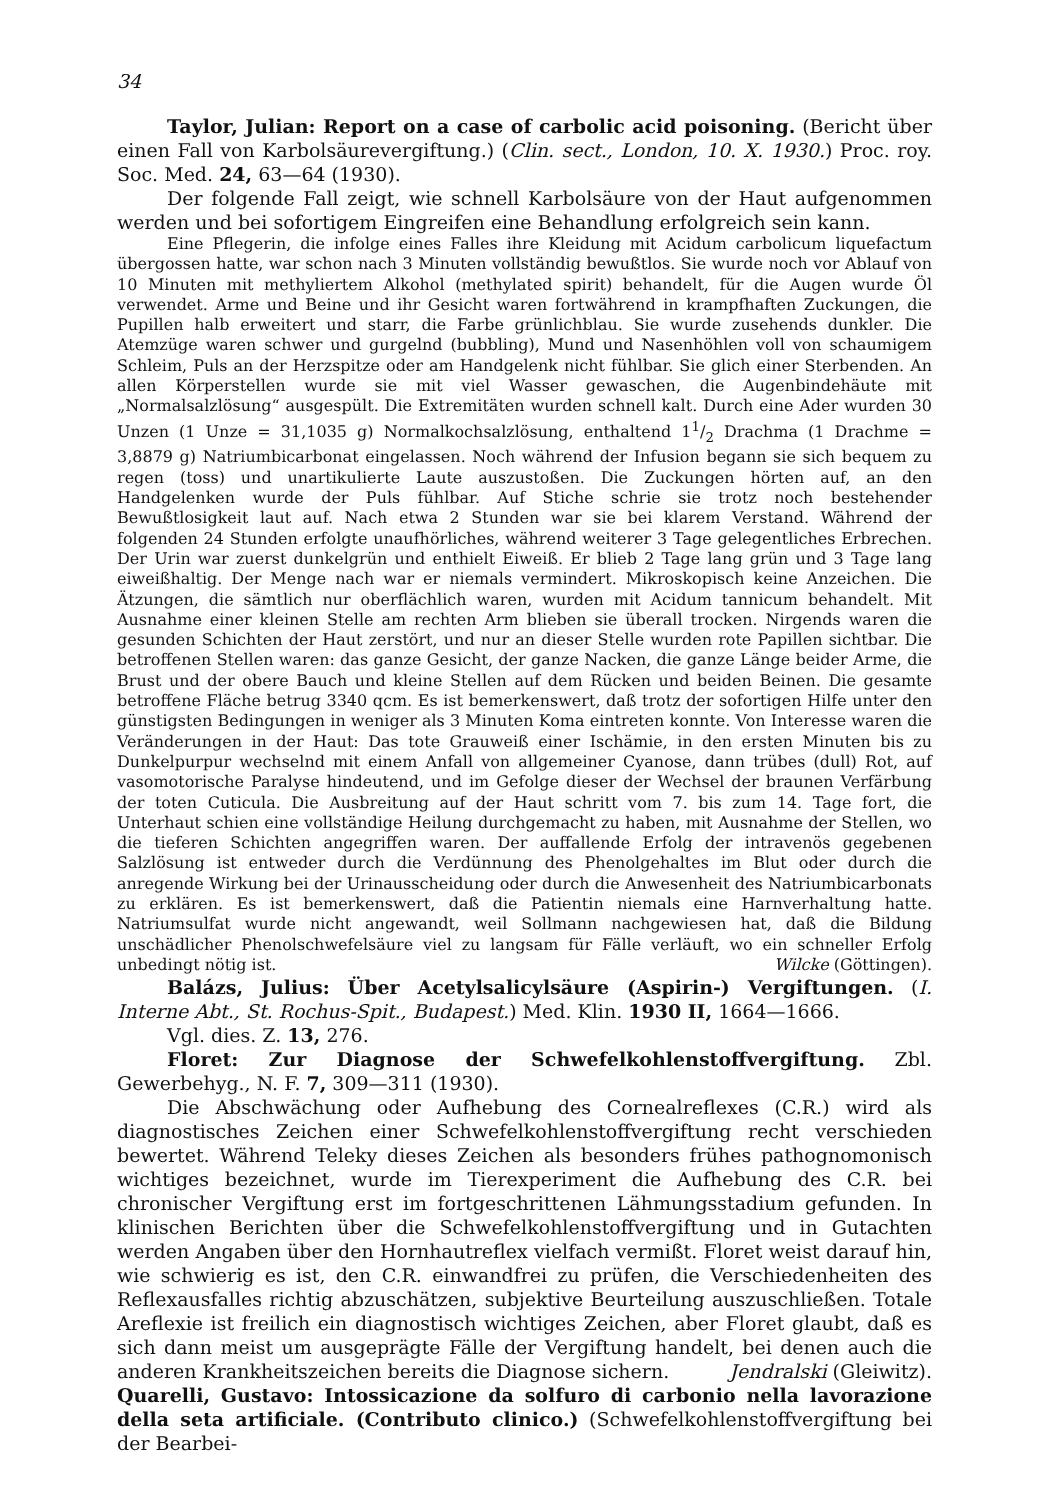34
Taylor, Julian: Report on a case of carbolic acid poisoning. (Bericht über einen Fall von Karbolsäurevergiftung.) (Clin. sect., London, 10. X. 1930.) Proc. roy. Soc. Med. 24, 63—64 (1930).
Der folgende Fall zeigt, wie schnell Karbolsäure von der Haut aufgenommen werden und bei sofortigem Eingreifen eine Behandlung erfolgreich sein kann.
Eine Pflegerin, die infolge eines Falles ihre Kleidung mit Acidum carbolicum liquefactum übergossen hatte, war schon nach 3 Minuten vollständig bewußtlos. Sie wurde noch vor Ablauf von 10 Minuten mit methyliertem Alkohol (methylated spirit) behandelt, für die Augen wurde Öl verwendet. Arme und Beine und ihr Gesicht waren fortwährend in krampfhaften Zuckungen, die Pupillen halb erweitert und starr, die Farbe grünlichblau. Sie wurde zusehends dunkler. Die Atemzüge waren schwer und gurgelnd (bubbling), Mund und Nasenhöhlen voll von schaumigem Schleim, Puls an der Herzspitze oder am Handgelenk nicht fühlbar. Sie glich einer Sterbenden. An allen Körperstellen wurde sie mit viel Wasser gewaschen, die Augenbindehäute mit „Normalsalzlösung“ ausgespült. Die Extremitäten wurden schnell kalt. Durch eine Ader wurden 30 Unzen (1 Unze = 31,1035 g) Normalkochsalzlösung, enthaltend 11/2 Drachma (1 Drachme = 3,8879 g) Natriumbicarbonat eingelassen. Noch während der Infusion begann sie sich bequem zu regen (toss) und unartikulierte Laute auszustoßen. Die Zuckungen hörten auf, an den Handgelenken wurde der Puls fühlbar. Auf Stiche schrie sie trotz noch bestehender Bewußtlosigkeit laut auf. Nach etwa 2 Stunden war sie bei klarem Verstand. Während der folgenden 24 Stunden erfolgte unaufhörliches, während weiterer 3 Tage gelegentliches Erbrechen. Der Urin war zuerst dunkelgrün und enthielt Eiweiß. Er blieb 2 Tage lang grün und 3 Tage lang eiweißhaltig. Der Menge nach war er niemals vermindert. Mikroskopisch keine Anzeichen. Die Ätzungen, die sämtlich nur oberflächlich waren, wurden mit Acidum tannicum behandelt. Mit Ausnahme einer kleinen Stelle am rechten Arm blieben sie überall trocken. Nirgends waren die gesunden Schichten der Haut zerstört, und nur an dieser Stelle wurden rote Papillen sichtbar. Die betroffenen Stellen waren: das ganze Gesicht, der ganze Nacken, die ganze Länge beider Arme, die Brust und der obere Bauch und kleine Stellen auf dem Rücken und beiden Beinen. Die gesamte betroffene Fläche betrug 3340 qcm. Es ist bemerkenswert, daß trotz der sofortigen Hilfe unter den günstigsten Bedingungen in weniger als 3 Minuten Koma eintreten konnte. Von Interesse waren die Veränderungen in der Haut: Das tote Grauweiß einer Ischämie, in den ersten Minuten bis zu Dunkelpurpur wechselnd mit einem Anfall von allgemeiner Cyanose, dann trübes (dull) Rot, auf vasomotorische Paralyse hindeutend, und im Gefolge dieser der Wechsel der braunen Verfärbung der toten Cuticula. Die Ausbreitung auf der Haut schritt vom 7. bis zum 14. Tage fort, die Unterhaut schien eine vollständige Heilung durchgemacht zu haben, mit Ausnahme der Stellen, wo die tieferen Schichten angegriffen waren. Der auffallende Erfolg der intravenös gegebenen Salzlösung ist entweder durch die Verdünnung des Phenolgehaltes im Blut oder durch die anregende Wirkung bei der Urinausscheidung oder durch die Anwesenheit des Natriumbicarbonats zu erklären. Es ist bemerkenswert, daß die Patientin niemals eine Harnverhaltung hatte. Natriumsulfat wurde nicht angewandt, weil Sollmann nachgewiesen hat, daß die Bildung unschädlicher Phenolschwefelsäure viel zu langsam für Fälle verläuft, wo ein schneller Erfolg unbedingt nötig ist. Wilcke (Göttingen).
Balázs, Julius: Über Acetylsalicylsäure (Aspirin-) Vergiftungen. (I. Interne Abt., St. Rochus-Spit., Budapest.) Med. Klin. 1930 II, 1664—1666.
Vgl. dies. Z. 13, 276.
Floret: Zur Diagnose der Schwefelkohlenstoffvergiftung. Zbl. Gewerbehyg., N. F. 7, 309—311 (1930).
Die Abschwächung oder Aufhebung des Cornealreflexes (C.R.) wird als diagnostisches Zeichen einer Schwefelkohlenstoffvergiftung recht verschieden bewertet. Während Teleky dieses Zeichen als besonders frühes pathognomonisch wichtiges bezeichnet, wurde im Tierexperiment die Aufhebung des C.R. bei chronischer Vergiftung erst im fortgeschrittenen Lähmungsstadium gefunden. In klinischen Berichten über die Schwefelkohlenstoffvergiftung und in Gutachten werden Angaben über den Hornhautreflex vielfach vermißt. Floret weist darauf hin, wie schwierig es ist, den C.R. einwandfrei zu prüfen, die Verschiedenheiten des Reflexausfalles richtig abzuschätzen, subjektive Beurteilung auszuschließen. Totale Areflexie ist freilich ein diagnostisch wichtiges Zeichen, aber Floret glaubt, daß es sich dann meist um ausgeprägte Fälle der Vergiftung handelt, bei denen auch die anderen Krankheitszeichen bereits die Diagnose sichern. Jendralski (Gleiwitz).
Quarelli, Gustavo: Intossicazione da solfuro di carbonio nella lavorazione della seta artificiale. (Contributo clinico.) (Schwefelkohlenstoffvergiftung bei der Bearbei-